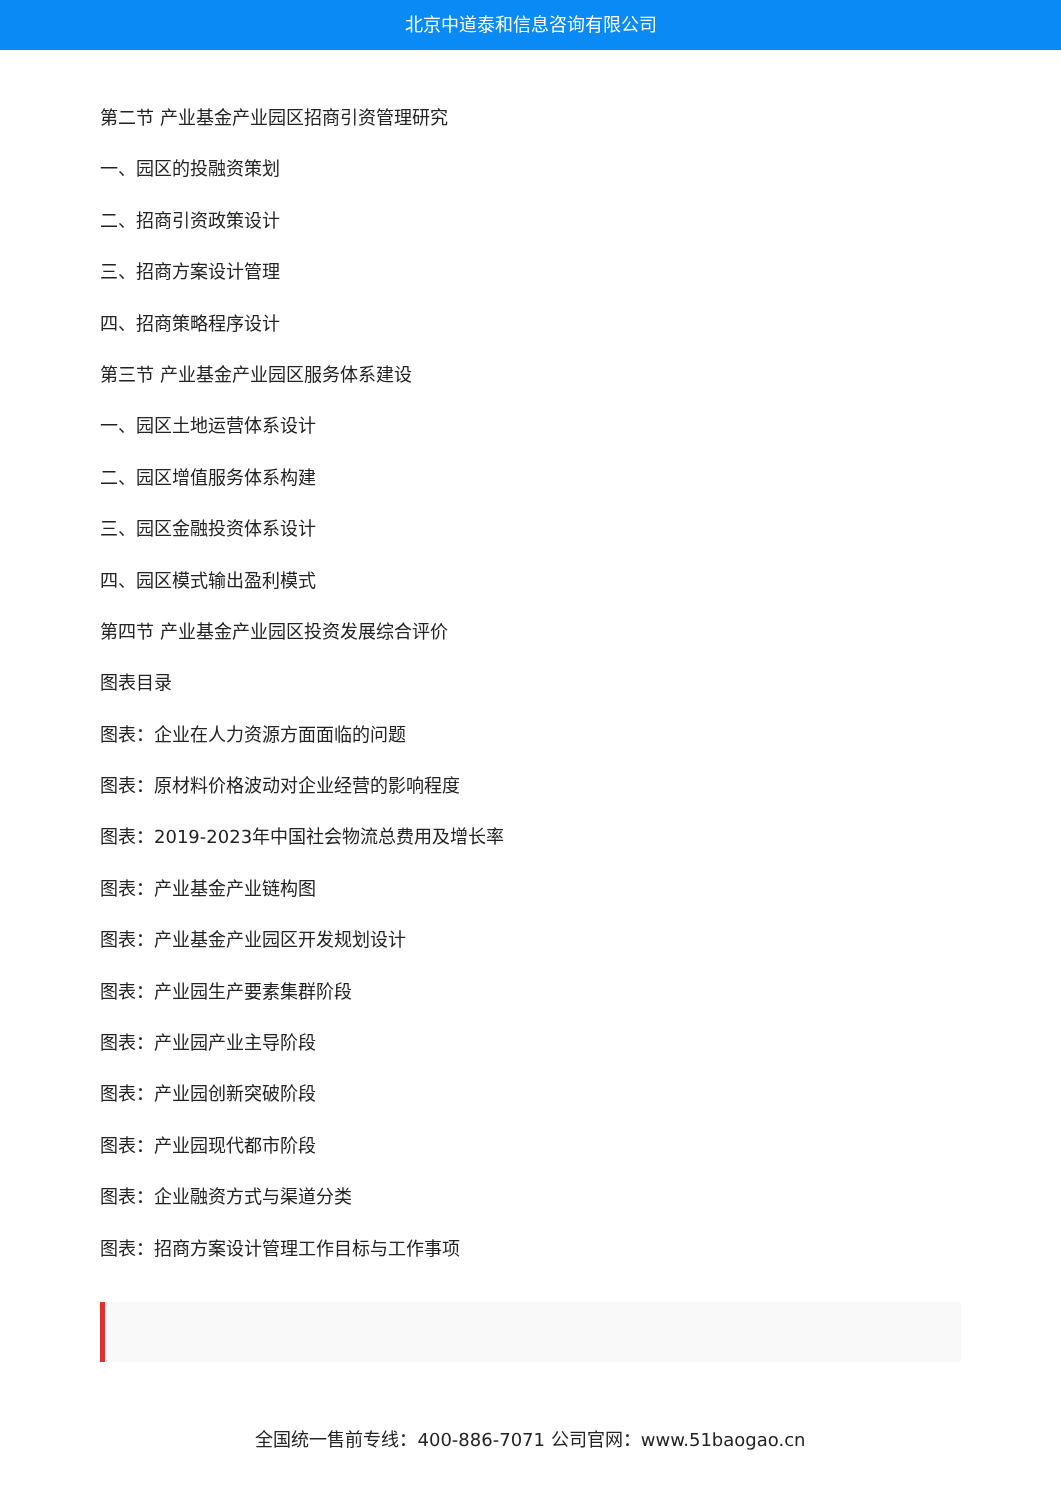北京中道泰和信息咨询有限公司
第二节 产业基金产业园区招商引资管理研究
一、园区的投融资策划
二、招商引资政策设计
三、招商方案设计管理
四、招商策略程序设计
第三节 产业基金产业园区服务体系建设
一、园区土地运营体系设计
二、园区增值服务体系构建
三、园区金融投资体系设计
四、园区模式输出盈利模式
第四节 产业基金产业园区投资发展综合评价
图表目录
图表：企业在人力资源方面面临的问题
图表：原材料价格波动对企业经营的影响程度
图表：2019-2023年中国社会物流总费用及增长率
图表：产业基金产业链构图
图表：产业基金产业园区开发规划设计
图表：产业园生产要素集群阶段
图表：产业园产业主导阶段
图表：产业园创新突破阶段
图表：产业园现代都市阶段
图表：企业融资方式与渠道分类
图表：招商方案设计管理工作目标与工作事项
全国统一售前专线：400-886-7071 公司官网：www.51baogao.cn